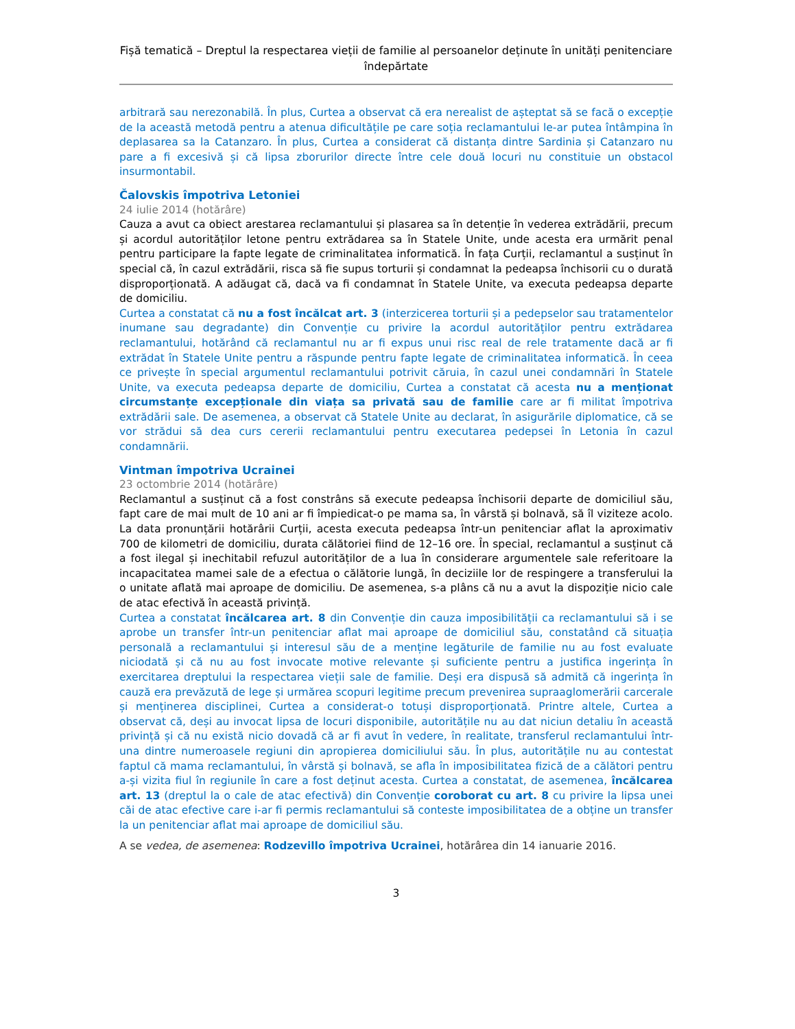Fișă tematică – Dreptul la respectarea vieții de familie al persoanelor deținute în unități penitenciare îndepărtate
arbitrară sau nerezonabilă. În plus, Curtea a observat că era nerealist de așteptat să se facă o excepție de la această metodă pentru a atenua dificultățile pe care soția reclamantului le-ar putea întâmpina în deplasarea sa la Catanzaro. În plus, Curtea a considerat că distanța dintre Sardinia și Catanzaro nu pare a fi excesivă și că lipsa zborurilor directe între cele două locuri nu constituie un obstacol insurmontabil.
Čalovskis împotriva Letoniei
24 iulie 2014 (hotărâre)
Cauza a avut ca obiect arestarea reclamantului și plasarea sa în detenție în vederea extrădării, precum și acordul autorităților letone pentru extrădarea sa în Statele Unite, unde acesta era urmărit penal pentru participare la fapte legate de criminalitatea informatică. În fața Curții, reclamantul a susținut în special că, în cazul extrădării, risca să fie supus torturii și condamnat la pedeapsa închisorii cu o durată disproporționată. A adăugat că, dacă va fi condamnat în Statele Unite, va executa pedeapsa departe de domiciliu.
Curtea a constatat că nu a fost încălcat art. 3 (interzicerea torturii și a pedepselor sau tratamentelor inumane sau degradante) din Convenție cu privire la acordul autorităților pentru extrădarea reclamantului, hotărând că reclamantul nu ar fi expus unui risc real de rele tratamente dacă ar fi extrădat în Statele Unite pentru a răspunde pentru fapte legate de criminalitatea informatică. În ceea ce privește în special argumentul reclamantului potrivit căruia, în cazul unei condamnări în Statele Unite, va executa pedeapsa departe de domiciliu, Curtea a constatat că acesta nu a menționat circumstanțe excepționale din viața sa privată sau de familie care ar fi militat împotriva extrădării sale. De asemenea, a observat că Statele Unite au declarat, în asigurările diplomatice, că se vor strădui să dea curs cererii reclamantului pentru executarea pedepsei în Letonia în cazul condamnării.
Vintman împotriva Ucrainei
23 octombrie 2014 (hotărâre)
Reclamantul a susținut că a fost constrâns să execute pedeapsa închisorii departe de domiciliul său, fapt care de mai mult de 10 ani ar fi împiedicat-o pe mama sa, în vârstă și bolnavă, să îl viziteze acolo. La data pronunțării hotărârii Curții, acesta executa pedeapsa într-un penitenciar aflat la aproximativ 700 de kilometri de domiciliu, durata călătoriei fiind de 12–16 ore. În special, reclamantul a susținut că a fost ilegal și inechitabil refuzul autorităților de a lua în considerare argumentele sale referitoare la incapacitatea mamei sale de a efectua o călătorie lungă, în deciziile lor de respingere a transferului la o unitate aflată mai aproape de domiciliu. De asemenea, s-a plâns că nu a avut la dispoziție nicio cale de atac efectivă în această privință.
Curtea a constatat încălcarea art. 8 din Convenție din cauza imposibilității ca reclamantului să i se aprobe un transfer într-un penitenciar aflat mai aproape de domiciliul său, constatând că situația personală a reclamantului și interesul său de a menține legăturile de familie nu au fost evaluate niciodată și că nu au fost invocate motive relevante și suficiente pentru a justifica ingerința în exercitarea dreptului la respectarea vieții sale de familie. Deși era dispusă să admită că ingerința în cauză era prevăzută de lege și urmărea scopuri legitime precum prevenirea supraaglomerării carcerale și menținerea disciplinei, Curtea a considerat-o totuși disproporționată. Printre altele, Curtea a observat că, deși au invocat lipsa de locuri disponibile, autoritățile nu au dat niciun detaliu în această privință și că nu există nicio dovadă că ar fi avut în vedere, în realitate, transferul reclamantului într-una dintre numeroasele regiuni din apropierea domiciliului său. În plus, autoritățile nu au contestat faptul că mama reclamantului, în vârstă și bolnavă, se afla în imposibilitatea fizică de a călători pentru a-și vizita fiul în regiunile în care a fost deținut acesta. Curtea a constatat, de asemenea, încălcarea art. 13 (dreptul la o cale de atac efectivă) din Convenție coroborat cu art. 8 cu privire la lipsa unei căi de atac efective care i-ar fi permis reclamantului să conteste imposibilitatea de a obține un transfer la un penitenciar aflat mai aproape de domiciliul său.
A se vedea, de asemenea: Rodzevillo împotriva Ucrainei, hotărârea din 14 ianuarie 2016.
3